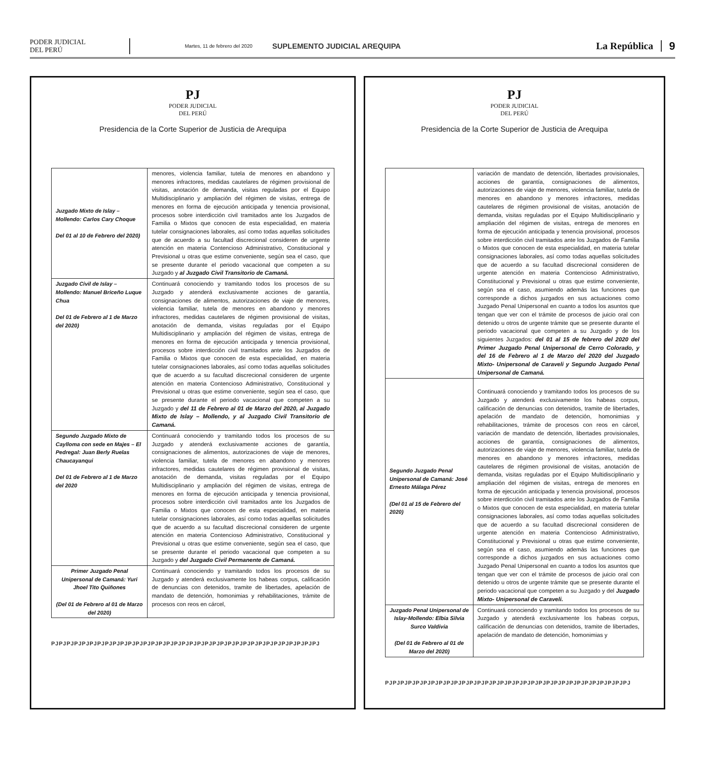PODER JUDICIAL
DEL PERÚ
Martes, 11 de febrero del 2020
SUPLEMENTO JUDICIAL AREQUIPA
La República 9
PJ
PODER JUDICIAL
DEL PERÚ
Presidencia de la Corte Superior de Justicia de Arequipa
| Juzgado Mixto de Islay – Mollendo: Carlos Cary Choque Del 01 al 10 de Febrero del 2020) | menores, violencia familiar, tutela de menores en abandono y menores infractores, medidas cautelares de régimen provisional de visitas, anotación de demanda, visitas reguladas por el Equipo Multidisciplinario y ampliación del régimen de visitas, entrega de menores en forma de ejecución anticipada y tenencia provisional, procesos sobre interdicción civil tramitados ante los Juzgados de Familia o Mixtos que conocen de esta especialidad, en materia tutelar consignaciones laborales, así como todas aquellas solicitudes que de acuerdo a su facultad discrecional consideren de urgente atención en materia Contencioso Administrativo, Constitucional y Previsional u otras que estime conveniente, según sea el caso, que se presente durante el periodo vacacional que competen a su Juzgado y al Juzgado Civil Transitorio de Camaná. |
| Juzgado Civil de Islay – Mollendo: Manuel Briceño Luque Chua Del 01 de Febrero al 1 de Marzo del 2020) | Continuará conociendo y tramitando todos los procesos de su Juzgado y atenderá exclusivamente acciones de garantía, consignaciones de alimentos, autorizaciones de viaje de menores, violencia familiar, tutela de menores en abandono y menores infractores, medidas cautelares de régimen provisional de visitas, anotación de demanda, visitas reguladas por el Equipo Multidisciplinario y ampliación del régimen de visitas, entrega de menores en forma de ejecución anticipada y tenencia provisional, procesos sobre interdicción civil tramitados ante los Juzgados de Familia o Mixtos que conocen de esta especialidad, en materia tutelar consignaciones laborales, así como todas aquellas solicitudes que de acuerdo a su facultad discrecional consideren de urgente atención en materia Contencioso Administrativo, Constitucional y Previsional u otras que estime conveniente, según sea el caso, que se presente durante el periodo vacacional que competen a su Juzgado y del 11 de Febrero al 01 de Marzo del 2020, al Juzgado Mixto de Islay – Mollendo, y al Juzgado Civil Transitorio de Camaná. |
| Segundo Juzgado Mixto de Caylloma con sede en Majes – El Pedregal: Juan Berly Ruelas Chaucayanqui Del 01 de Febrero al 1 de Marzo del 2020 | Continuará conociendo y tramitando todos los procesos de su Juzgado y atenderá exclusivamente acciones de garantía, consignaciones de alimentos, autorizaciones de viaje de menores, violencia familiar, tutela de menores en abandono y menores infractores, medidas cautelares de régimen provisional de visitas, anotación de demanda, visitas reguladas por el Equipo Multidisciplinario y ampliación del régimen de visitas, entrega de menores en forma de ejecución anticipada y tenencia provisional, procesos sobre interdicción civil tramitados ante los Juzgados de Familia o Mixtos que conocen de esta especialidad, en materia tutelar consignaciones laborales, así como todas aquellas solicitudes que de acuerdo a su facultad discrecional consideren de urgente atención en materia Contencioso Administrativo, Constitucional y Previsional u otras que estime conveniente, según sea el caso, que se presente durante el periodo vacacional que competen a su Juzgado y del Juzgado Civil Permanente de Camaná. |
| Primer Juzgado Penal Unipersonal de Camaná: Yuri Jhoel Tito Quiñones (Del 01 de Febrero al 01 de Marzo del 2020) | Continuará conociendo y tramitando todos los procesos de su Juzgado y atenderá exclusivamente los habeas corpus, calificación de denuncias con detenidos, tramite de libertades, apelación de mandato de detención, homonimias y rehabilitaciones, trámite de procesos con reos en cárcel, |
PJPJPJPJPJPJPJPJPJPJPJPJPJPJPJPJPJPJPJPJPJPJPJPJPJPJPJPJPJPJPJPJPJPJPJ
PJ
PODER JUDICIAL
DEL PERÚ
Presidencia de la Corte Superior de Justicia de Arequipa
| | variación de mandato de detención, libertades provisionales, acciones de garantía, consignaciones de alimentos, autorizaciones de viaje de menores, violencia familiar, tutela de menores en abandono y menores infractores, medidas cautelares de régimen provisional de visitas, anotación de demanda, visitas reguladas por el Equipo Multidisciplinario y ampliación del régimen de visitas, entrega de menores en forma de ejecución anticipada y tenencia provisional, procesos sobre interdicción civil tramitados ante los Juzgados de Familia o Mixtos que conocen de esta especialidad, en materia tutelar consignaciones laborales, así como todas aquellas solicitudes que de acuerdo a su facultad discrecional consideren de urgente atención en materia Contencioso Administrativo, Constitucional y Previsional u otras que estime conveniente, según sea el caso, asumiendo además las funciones que corresponde a dichos juzgados en sus actuaciones como Juzgado Penal Unipersonal en cuanto a todos los asuntos que tengan que ver con el trámite de procesos de juicio oral con detenido u otros de urgente trámite que se presente durante el periodo vacacional que competen a su Juzgado y de los siguientes Juzgados: del 01 al 15 de febrero del 2020 del Primer Juzgado Penal Unipersonal de Cerro Colorado, y del 16 de Febrero al 1 de Marzo del 2020 del Juzgado Mixto- Unipersonal de Caraveli y Segundo Juzgado Penal Unipersonal de Camaná. |
| Segundo Juzgado Penal Unipersonal de Camaná: José Ernesto Málaga Pérez (Del 01 al 15 de Febrero del 2020) | Continuará conociendo y tramitando todos los procesos de su Juzgado y atenderá exclusivamente los habeas corpus, calificación de denuncias con detenidos, tramite de libertades, apelación de mandato de detención, homonimias y rehabilitaciones, trámite de procesos con reos en cárcel, variación de mandato de detención, libertades provisionales, acciones de garantía, consignaciones de alimentos, autorizaciones de viaje de menores, violencia familiar, tutela de menores en abandono y menores infractores, medidas cautelares de régimen provisional de visitas, anotación de demanda, visitas reguladas por el Equipo Multidisciplinario y ampliación del régimen de visitas, entrega de menores en forma de ejecución anticipada y tenencia provisional, procesos sobre interdicción civil tramitados ante los Juzgados de Familia o Mixtos que conocen de esta especialidad, en materia tutelar consignaciones laborales, así como todas aquellas solicitudes que de acuerdo a su facultad discrecional consideren de urgente atención en materia Contencioso Administrativo, Constitucional y Previsional u otras que estime conveniente, según sea el caso, asumiendo además las funciones que corresponde a dichos juzgados en sus actuaciones como Juzgado Penal Unipersonal en cuanto a todos los asuntos que tengan que ver con el trámite de procesos de juicio oral con detenido u otros de urgente trámite que se presente durante el periodo vacacional que competen a su Juzgado y del Juzgado Mixto- Unipersonal de Caraveli. |
| Juzgado Penal Unipersonal de Islay-Mollendo: Elbia Silvia Surco Valdivia (Del 01 de Febrero al 01 de Marzo del 2020) | Continuará conociendo y tramitando todos los procesos de su Juzgado y atenderá exclusivamente los habeas corpus, calificación de denuncias con detenidos, tramite de libertades, apelación de mandato de detención, homonimias y |
PJPJPJPJPJPJPJPJPJPJPJPJPJPJPJPJPJPJPJPJPJPJPJPJPJPJPJPJPJPJPJPJ